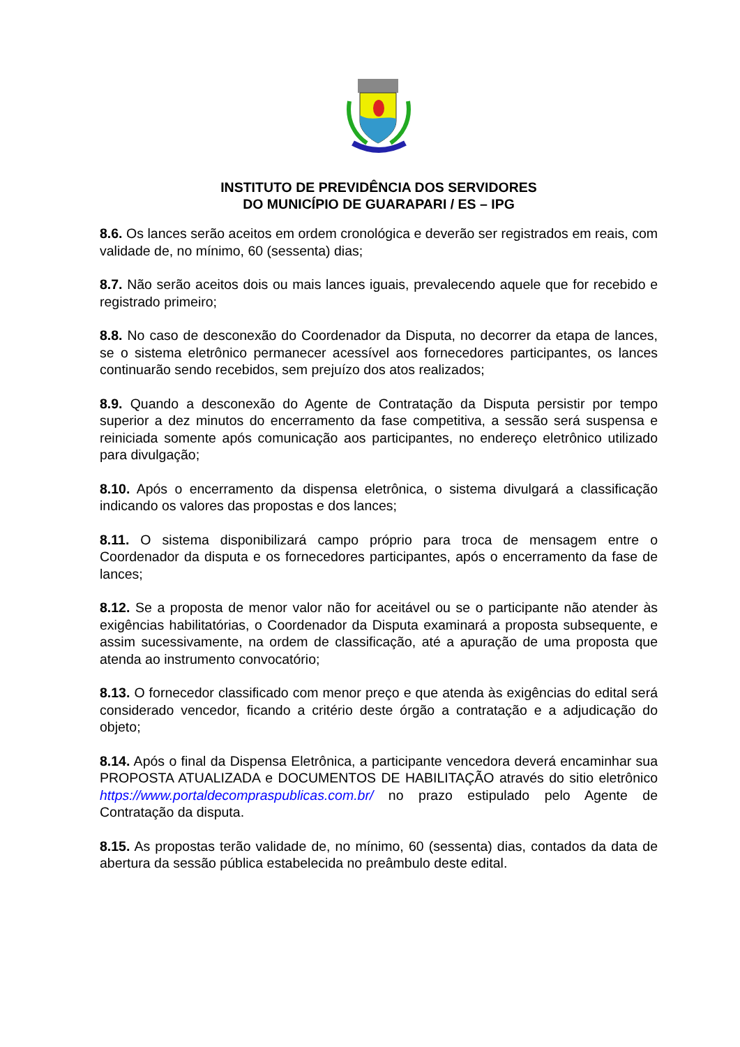INSTITUTO DE PREVIDÊNCIA DOS SERVIDORES
DO MUNICÍPIO DE GUARAPARI / ES – IPG
8.6. Os lances serão aceitos em ordem cronológica e deverão ser registrados em reais, com validade de, no mínimo, 60 (sessenta) dias;
8.7. Não serão aceitos dois ou mais lances iguais, prevalecendo aquele que for recebido e registrado primeiro;
8.8. No caso de desconexão do Coordenador da Disputa, no decorrer da etapa de lances, se o sistema eletrônico permanecer acessível aos fornecedores participantes, os lances continuarão sendo recebidos, sem prejuízo dos atos realizados;
8.9. Quando a desconexão do Agente de Contratação da Disputa persistir por tempo superior a dez minutos do encerramento da fase competitiva, a sessão será suspensa e reiniciada somente após comunicação aos participantes, no endereço eletrônico utilizado para divulgação;
8.10. Após o encerramento da dispensa eletrônica, o sistema divulgará a classificação indicando os valores das propostas e dos lances;
8.11. O sistema disponibilizará campo próprio para troca de mensagem entre o Coordenador da disputa e os fornecedores participantes, após o encerramento da fase de lances;
8.12. Se a proposta de menor valor não for aceitável ou se o participante não atender às exigências habilitatórias, o Coordenador da Disputa examinará a proposta subsequente, e assim sucessivamente, na ordem de classificação, até a apuração de uma proposta que atenda ao instrumento convocatório;
8.13. O fornecedor classificado com menor preço e que atenda às exigências do edital será considerado vencedor, ficando a critério deste órgão a contratação e a adjudicação do objeto;
8.14. Após o final da Dispensa Eletrônica, a participante vencedora deverá encaminhar sua PROPOSTA ATUALIZADA e DOCUMENTOS DE HABILITAÇÃO através do sitio eletrônico https://www.portaldecompraspublicas.com.br/ no prazo estipulado pelo Agente de Contratação da disputa.
8.15. As propostas terão validade de, no mínimo, 60 (sessenta) dias, contados da data de abertura da sessão pública estabelecida no preâmbulo deste edital.